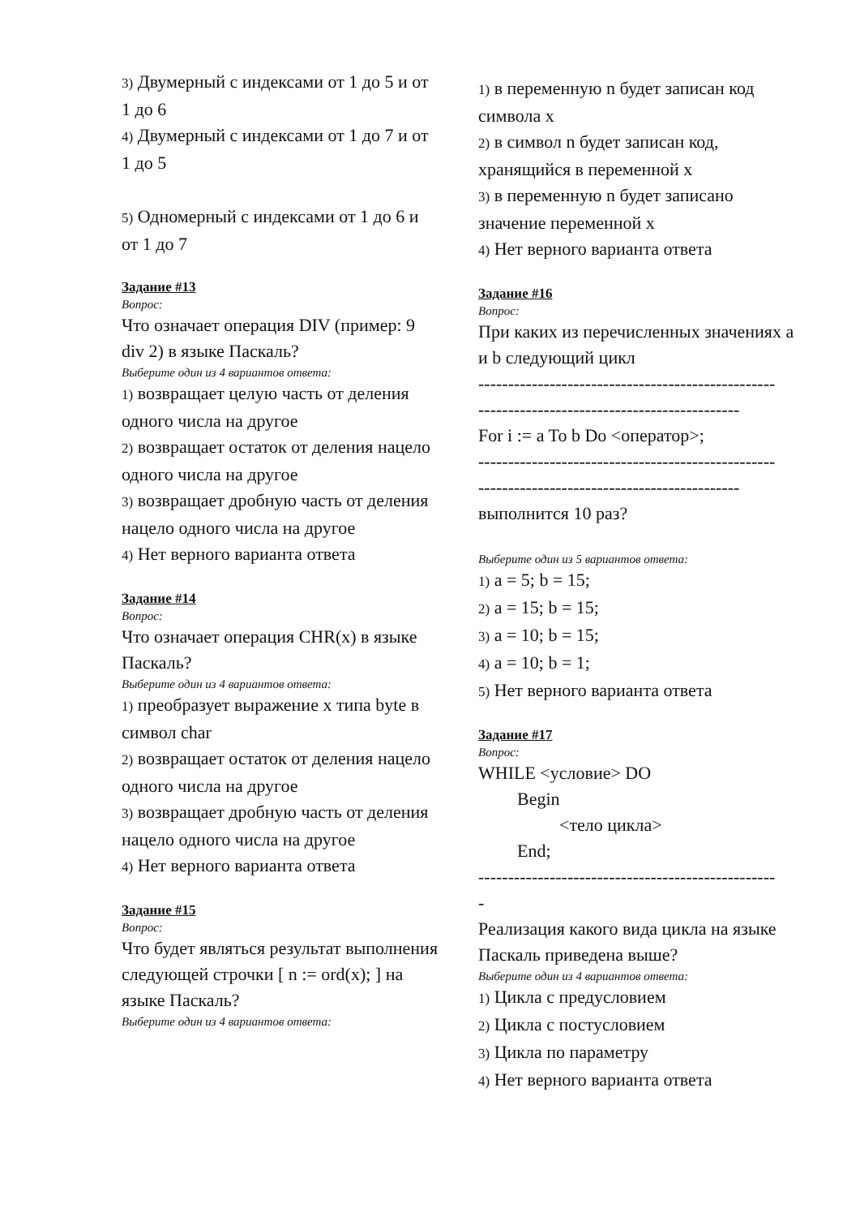3) Двумерный с индексами от 1 до 5 и от 1 до 6
4) Двумерный с индексами от 1 до 7 и от 1 до 5
5) Одномерный с индексами от 1 до 6 и от 1 до 7
Задание #13
Вопрос:
Что означает операция DIV (пример: 9 div 2) в языке Паскаль?
Выберите один из 4 вариантов ответа:
1) возвращает целую часть от деления одного числа на другое
2) возвращает остаток от деления нацело одного числа на другое
3) возвращает дробную часть от деления нацело одного числа на другое
4) Нет верного варианта ответа
Задание #14
Вопрос:
Что означает операция CHR(x) в языке Паскаль?
Выберите один из 4 вариантов ответа:
1) преобразует выражение x типа byte в символ char
2) возвращает остаток от деления нацело одного числа на другое
3) возвращает дробную часть от деления нацело одного числа на другое
4) Нет верного варианта ответа
Задание #15
Вопрос:
Что будет являться результат выполнения следующей строчки [ n := ord(x); ] на языке Паскаль?
Выберите один из 4 вариантов ответа:
1) в переменную n будет записан код символа x
2) в символ n будет записан код, хранящийся в переменной x
3) в переменную n будет записано значение переменной x
4) Нет верного варианта ответа
Задание #16
Вопрос:
При каких из перечисленных значениях a и b следующий цикл
--------------------------------------------------
--------------------------------------------
For i := a To b Do <оператор>;
--------------------------------------------------
--------------------------------------------
выполнится 10 раз?
Выберите один из 5 вариантов ответа:
1) a = 5; b = 15;
2) a = 15; b = 15;
3) a = 10; b = 15;
4) a = 10; b = 1;
5) Нет верного варианта ответа
Задание #17
Вопрос:
WHILE <условие> DO
Begin
<тело цикла>
End;
--------------------------------------------------
-
Реализация какого вида цикла на языке Паскаль приведена выше?
Выберите один из 4 вариантов ответа:
1) Цикла с предусловием
2) Цикла с постусловием
3) Цикла по параметру
4) Нет верного варианта ответа